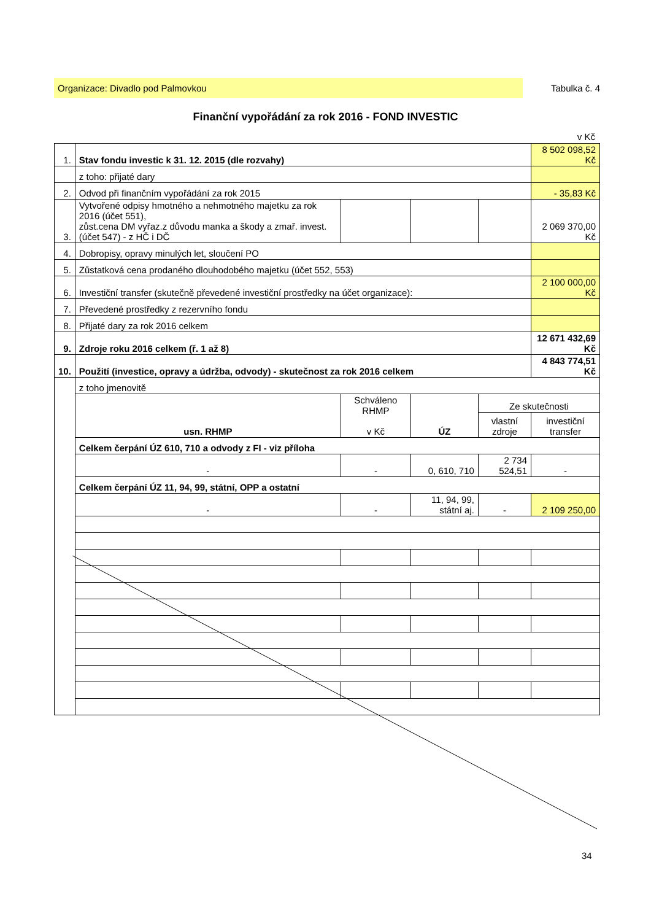Organizace: Divadlo pod Palmovkou Tabulka č. 4
Finanční vypořádání za rok 2016 - FOND INVESTIC
v Kč
| 1. | Stav fondu investic k 31. 12. 2015 (dle rozvahy) | | | | 8 502 098,52 Kč |
| | z toho: přijaté dary | | | | |
| 2. | Odvod při finančním vypořádání za rok 2015 | | | | - 35,83 Kč |
| 3. | Vytvořené odpisy hmotného a nehmotného majetku za rok 2016 (účet 551), zůst.cena DM vyřaz.z důvodu manka a škody a zmař. invest. (účet 547) - z HČ i DČ | | | | 2 069 370,00 Kč |
| 4. | Dobropisy, opravy minulých let, sloučení PO | | | | |
| 5. | Zůstatková cena prodaného dlouhodobého majetku (účet 552, 553) | | | | |
| 6. | Investiční transfer (skutečně převedené investiční prostředky na účet organizace): | | | | 2 100 000,00 Kč |
| 7. | Převedené prostředky z rezervního fondu | | | | |
| 8. | Přijaté dary za rok 2016 celkem | | | | |
| 9. | Zdroje roku 2016 celkem (ř. 1 až 8) | | | | 12 671 432,69 Kč |
| 10. | Použití (investice, opravy a údržba, odvody) - skutečnost za rok 2016 celkem | | | | 4 843 774,51 Kč |
| | z toho jmenovitě | | | | |
| | usn. RHMP | Schváleno RHMP v Kč | ÚZ | Ze skutečnosti | |
| | | | | vlastní zdroje | investiční transfer |
| | Celkem čerpání ÚZ 610, 710 a odvody z FI - viz příloha | | | | |
| | - | - | 0, 610, 710 | 2 734 524,51 | - |
| | Celkem čerpání ÚZ 11, 94, 99, státní, OPP a ostatní | | | | |
| | - | - | 11, 94, 99, státní aj. | - | 2 109 250,00 |
34